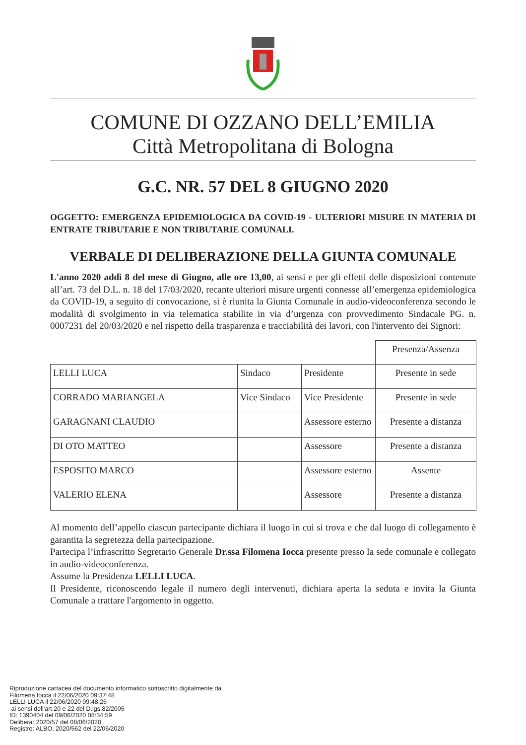COMUNE DI OZZANO DELL’EMILIA
Città Metropolitana di Bologna
G.C. NR. 57 DEL 8 GIUGNO 2020
OGGETTO: EMERGENZA EPIDEMIOLOGICA DA COVID-19 - ULTERIORI MISURE IN MATERIA DI ENTRATE TRIBUTARIE E NON TRIBUTARIE COMUNALI.
VERBALE DI DELIBERAZIONE DELLA GIUNTA COMUNALE
L'anno 2020 addì 8 del mese di Giugno, alle ore 13,00, ai sensi e per gli effetti delle disposizioni contenute all’art. 73 del D.L. n. 18 del 17/03/2020, recante ulteriori misure urgenti connesse all’emergenza epidemiologica da COVID-19, a seguito di convocazione, si è riunita la Giunta Comunale in audio-videoconferenza secondo le modalità di svolgimento in via telematica stabilite in via d’urgenza con provvedimento Sindacale PG. n. 0007231 del 20/03/2020 e nel rispetto della trasparenza e tracciabilità dei lavori, con l'intervento dei Signori:
| | | | Presenza/Assenza |
| LELLI LUCA | Sindaco | Presidente | Presente in sede |
| CORRADO MARIANGELA | Vice Sindaco | Vice Presidente | Presente in sede |
| GARAGNANI CLAUDIO | | Assessore esterno | Presente a distanza |
| DI OTO MATTEO | | Assessore | Presente a distanza |
| ESPOSITO MARCO | | Assessore esterno | Assente |
| VALERIO ELENA | | Assessore | Presente a distanza |
Al momento dell’appello ciascun partecipante dichiara il luogo in cui si trova e che dal luogo di collegamento è garantita la segretezza della partecipazione.
Partecipa l’infrascritto Segretario Generale Dr.ssa Filomena Iocca presente presso la sede comunale e collegato in audio-videoconferenza.
Assume la Presidenza LELLI LUCA.
Il Presidente, riconoscendo legale il numero degli intervenuti, dichiara aperta la seduta e invita la Giunta Comunale a trattare l'argomento in oggetto.
Riproduzione cartacea del documento informatico sottoscritto digitalmente da
Filomena Iocca il 22/06/2020 09:37:48
LELLI LUCA il 22/06/2020 09:48:26
ai sensi dell'art.20 e 22 del D.lgs.82/2005
ID: 1390404 del 09/06/2020 08:34:59
Delibera: 2020/57 del 08/06/2020
Registro: ALBO, 2020/562 del 22/06/2020